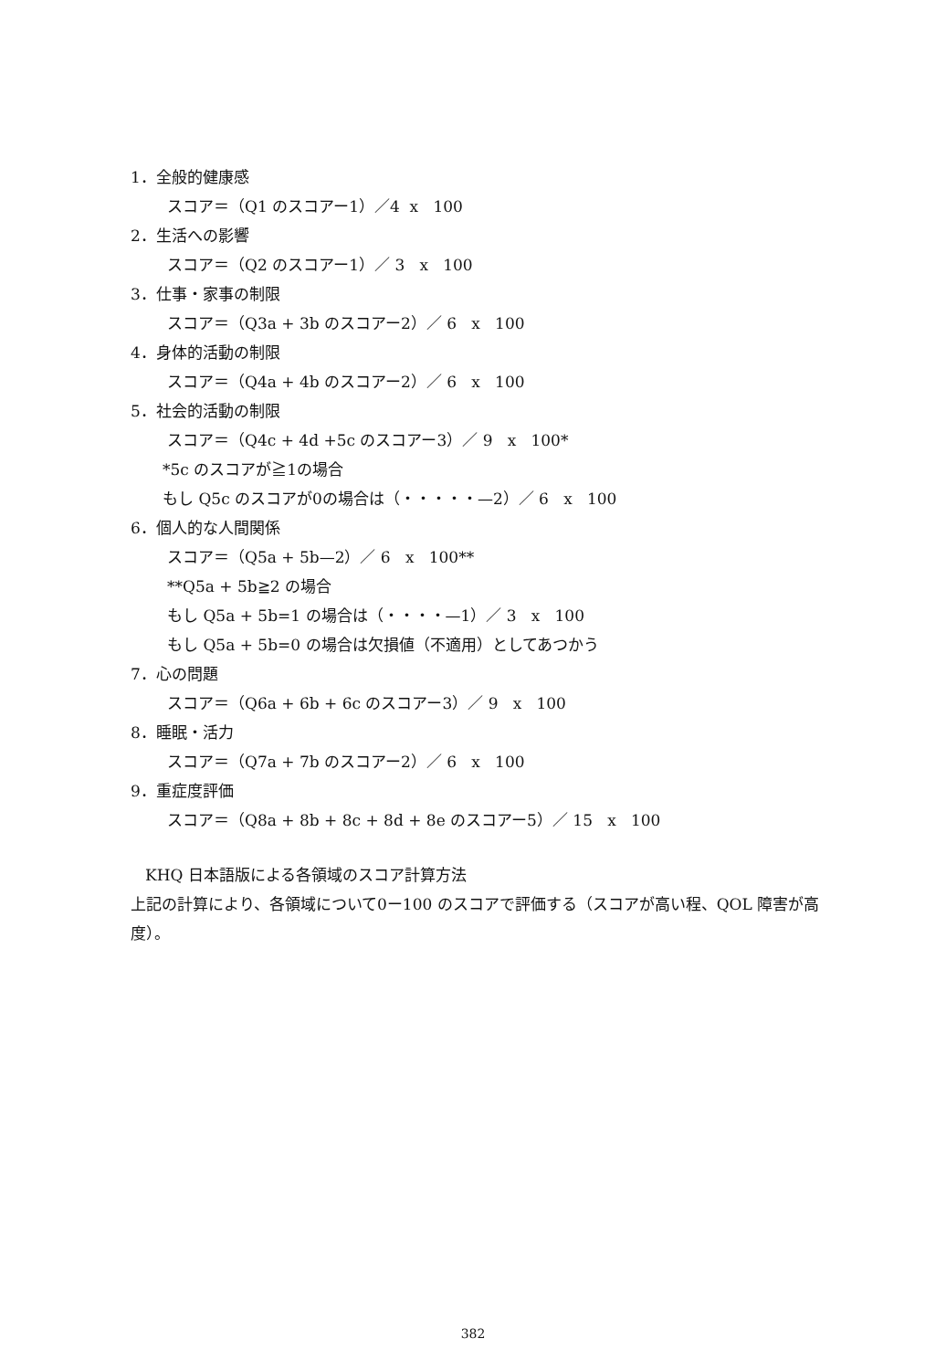1．全般的健康感
スコア＝（Q1 のスコアー1）／4 x 100
2．生活への影響
スコア＝（Q2 のスコアー1）／ 3 x 100
3．仕事・家事の制限
スコア＝（Q3a + 3b のスコアー2）／ 6 x 100
4．身体的活動の制限
スコア＝（Q4a + 4b のスコアー2）／ 6 x 100
5．社会的活動の制限
スコア＝（Q4c + 4d +5c のスコアー3）／ 9 x 100*
*5c のスコアが≧1の場合
もし Q5c のスコアが0の場合は（・・・・・—2）／ 6 x 100
6．個人的な人間関係
スコア＝（Q5a + 5b—2）／ 6 x 100**
**Q5a + 5b≧2 の場合
もし Q5a + 5b=1 の場合は（・・・・—1）／ 3 x 100
もし Q5a + 5b=0 の場合は欠損値（不適用）としてあつかう
7．心の問題
スコア＝（Q6a + 6b + 6c のスコアー3）／ 9 x 100
8．睡眠・活力
スコア＝（Q7a + 7b のスコアー2）／ 6 x 100
9．重症度評価
スコア＝（Q8a + 8b + 8c + 8d + 8e のスコアー5）／ 15 x 100
KHQ 日本語版による各領域のスコア計算方法
上記の計算により、各領域について0ー100 のスコアで評価する（スコアが高い程、QOL 障害が高度）。
382